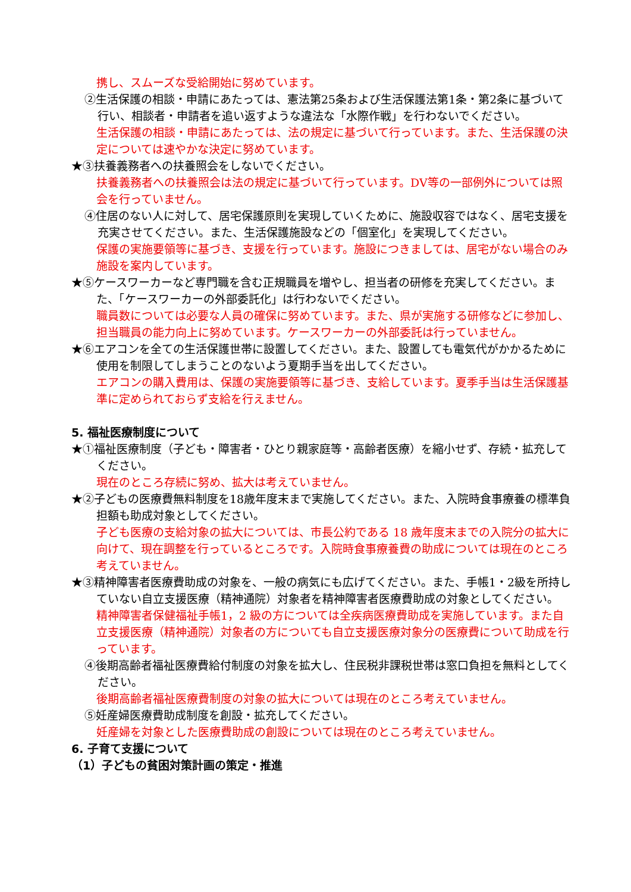携し、スムーズな受給開始に努めています。
②生活保護の相談・申請にあたっては、憲法第25条および生活保護法第1条・第2条に基づいて行い、相談者・申請者を追い返すような違法な「水際作戦」を行わないでください。
生活保護の相談・申請にあたっては、法の規定に基づいて行っています。また、生活保護の決定については速やかな決定に努めています。
★③扶養義務者への扶養照会をしないでください。
扶養義務者への扶養照会は法の規定に基づいて行っています。DV等の一部例外については照会を行っていません。
④住居のない人に対して、居宅保護原則を実現していくために、施設収容ではなく、居宅支援を充実させてください。また、生活保護施設などの「個室化」を実現してください。
保護の実施要領等に基づき、支援を行っています。施設につきましては、居宅がない場合のみ施設を案内しています。
★⑤ケースワーカーなど専門職を含む正規職員を増やし、担当者の研修を充実してください。また、「ケースワーカーの外部委託化」は行わないでください。
職員数については必要な人員の確保に努めています。また、県が実施する研修などに参加し、担当職員の能力向上に努めています。ケースワーカーの外部委託は行っていません。
★⑥エアコンを全ての生活保護世帯に設置してください。また、設置しても電気代がかかるために使用を制限してしまうことのないよう夏期手当を出してください。
エアコンの購入費用は、保護の実施要領等に基づき、支給しています。夏季手当は生活保護基準に定められておらず支給を行えません。
5. 福祉医療制度について
★①福祉医療制度（子ども・障害者・ひとり親家庭等・高齢者医療）を縮小せず、存続・拡充してください。
現在のところ存続に努め、拡大は考えていません。
★②子どもの医療費無料制度を18歳年度末まで実施してください。また、入院時食事療養の標準負担額も助成対象としてください。
子ども医療の支給対象の拡大については、市長公約である 18 歳年度末までの入院分の拡大に向けて、現在調整を行っているところです。入院時食事療養費の助成については現在のところ考えていません。
★③精神障害者医療費助成の対象を、一般の病気にも広げてください。また、手帳1・2級を所持していない自立支援医療（精神通院）対象者を精神障害者医療費助成の対象としてください。
精神障害者保健福祉手帳1，2 級の方については全疾病医療費助成を実施しています。また自立支援医療（精神通院）対象者の方についても自立支援医療対象分の医療費について助成を行っています。
④後期高齢者福祉医療費給付制度の対象を拡大し、住民税非課税世帯は窓口負担を無料としてください。
後期高齢者福祉医療費制度の対象の拡大については現在のところ考えていません。
⑤妊産婦医療費助成制度を創設・拡充してください。
妊産婦を対象とした医療費助成の創設については現在のところ考えていません。
6. 子育て支援について
（1）子どもの貧困対策計画の策定・推進